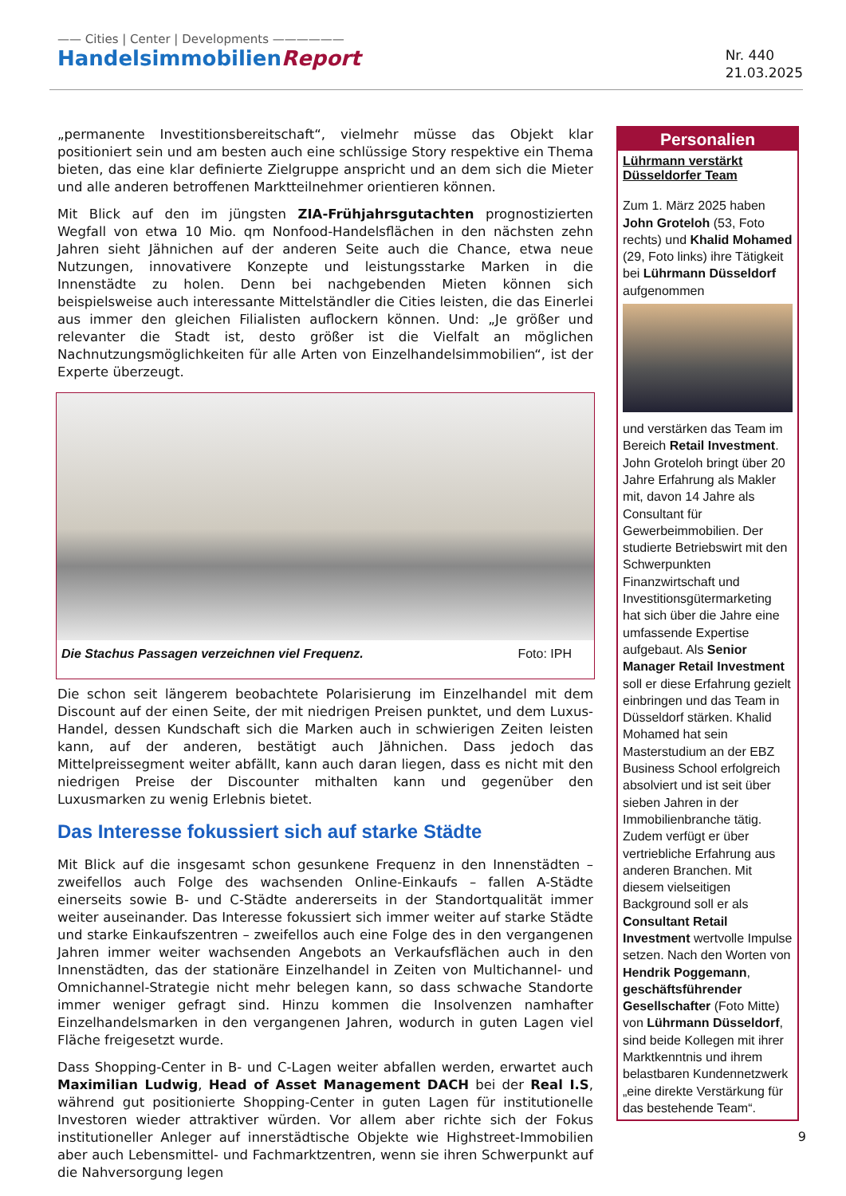—— Cities | Center | Developments ——————
HandelsimmobilienReport
Nr. 440
21.03.2025
„permanente Investitionsbereitschaft“, vielmehr müsse das Objekt klar positioniert sein und am besten auch eine schlüssige Story respektive ein Thema bieten, das eine klar definierte Zielgruppe anspricht und an dem sich die Mieter und alle anderen betroffenen Marktteilnehmer orientieren können.
Mit Blick auf den im jüngsten ZIA-Frühjahrsgutachten prognostizierten Wegfall von etwa 10 Mio. qm Nonfood-Handelsflächen in den nächsten zehn Jahren sieht Jähnichen auf der anderen Seite auch die Chance, etwa neue Nutzungen, innovativere Konzepte und leistungsstarke Marken in die Innenstädte zu holen. Denn bei nachgebenden Mieten können sich beispielsweise auch interessante Mittelständler die Cities leisten, die das Einerlei aus immer den gleichen Filialisten auflockern können. Und: „Je größer und relevanter die Stadt ist, desto größer ist die Vielfalt an möglichen Nachnutzungsmöglichkeiten für alle Arten von Einzelhandelsimmobilien“, ist der Experte überzeugt.
Die Stachus Passagen verzeichnen viel Frequenz. Foto: IPH
Die schon seit längerem beobachtete Polarisierung im Einzelhandel mit dem Discount auf der einen Seite, der mit niedrigen Preisen punktet, und dem Luxus-Handel, dessen Kundschaft sich die Marken auch in schwierigen Zeiten leisten kann, auf der anderen, bestätigt auch Jähnichen. Dass jedoch das Mittelpreissegment weiter abfällt, kann auch daran liegen, dass es nicht mit den niedrigen Preise der Discounter mithalten kann und gegenüber den Luxusmarken zu wenig Erlebnis bietet.
Das Interesse fokussiert sich auf starke Städte
Mit Blick auf die insgesamt schon gesunkene Frequenz in den Innenstädten – zweifellos auch Folge des wachsenden Online-Einkaufs – fallen A-Städte einerseits sowie B- und C-Städte andererseits in der Standortqualität immer weiter auseinander. Das Interesse fokussiert sich immer weiter auf starke Städte und starke Einkaufszentren – zweifellos auch eine Folge des in den vergangenen Jahren immer weiter wachsenden Angebots an Verkaufsflächen auch in den Innenstädten, das der stationäre Einzelhandel in Zeiten von Multichannel- und Omnichannel-Strategie nicht mehr belegen kann, so dass schwache Standorte immer weniger gefragt sind. Hinzu kommen die Insolvenzen namhafter Einzelhandelsmarken in den vergangenen Jahren, wodurch in guten Lagen viel Fläche freigesetzt wurde.
Dass Shopping-Center in B- und C-Lagen weiter abfallen werden, erwartet auch Maximilian Ludwig, Head of Asset Management DACH bei der Real I.S, während gut positionierte Shopping-Center in guten Lagen für institutionelle Investoren wieder attraktiver würden. Vor allem aber richte sich der Fokus institutioneller Anleger auf innerstädtische Objekte wie Highstreet-Immobilien aber auch Lebensmittel- und Fachmarktzentren, wenn sie ihren Schwerpunkt auf die Nahversorgung legen
Personalien
Lührmann verstärkt Düsseldorfer Team
Zum 1. März 2025 haben John Groteloh (53, Foto rechts) und Khalid Mohamed (29, Foto links) ihre Tätigkeit bei Lührmann Düsseldorf aufgenommen
und verstärken das Team im Bereich Retail Investment. John Groteloh bringt über 20 Jahre Erfahrung als Makler mit, davon 14 Jahre als Consultant für Gewerbeimmobilien. Der studierte Betriebswirt mit den Schwerpunkten Finanzwirtschaft und Investitionsgütermarketing hat sich über die Jahre eine umfassende Expertise aufgebaut. Als Senior Manager Retail Investment soll er diese Erfahrung gezielt einbringen und das Team in Düsseldorf stärken. Khalid Mohamed hat sein Masterstudium an der EBZ Business School erfolgreich absolviert und ist seit über sieben Jahren in der Immobilienbranche tätig. Zudem verfügt er über vertriebliche Erfahrung aus anderen Branchen. Mit diesem vielseitigen Background soll er als Consultant Retail Investment wertvolle Impulse setzen. Nach den Worten von Hendrik Poggemann, geschäftsführender Gesellschafter (Foto Mitte) von Lührmann Düsseldorf, sind beide Kollegen mit ihrer Marktkenntnis und ihrem belastbaren Kundennetzwerk „eine direkte Verstärkung für das bestehende Team“.
9